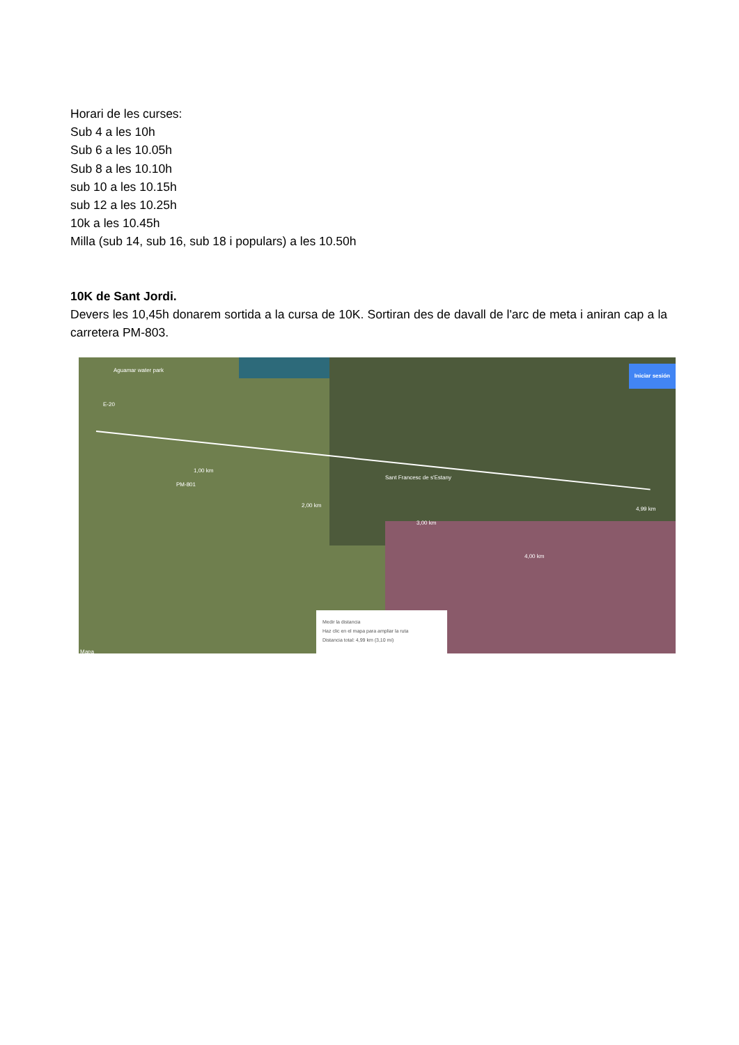Horari de les curses:
Sub 4 a les 10h
Sub 6 a les 10.05h
Sub 8 a les 10.10h
sub 10 a les 10.15h
sub 12 a les 10.25h
10k a les 10.45h
Milla (sub 14, sub 16, sub 18 i populars) a les 10.50h
10K de Sant Jordi.
Devers les 10,45h donarem sortida a la cursa de 10K. Sortiran des de davall de l'arc de meta i aniran cap a la carretera PM-803.
Aguamar water park
E-20
PM-801
1,00 km
2,00 km
Sant Francesc de s'Estany
3,00 km
4,00 km
4,99 km
Iniciar sesión
Mapa
Medir la distancia
Haz clic en el mapa para ampliar la ruta
Distancia total: 4,99 km (3,10 mi)